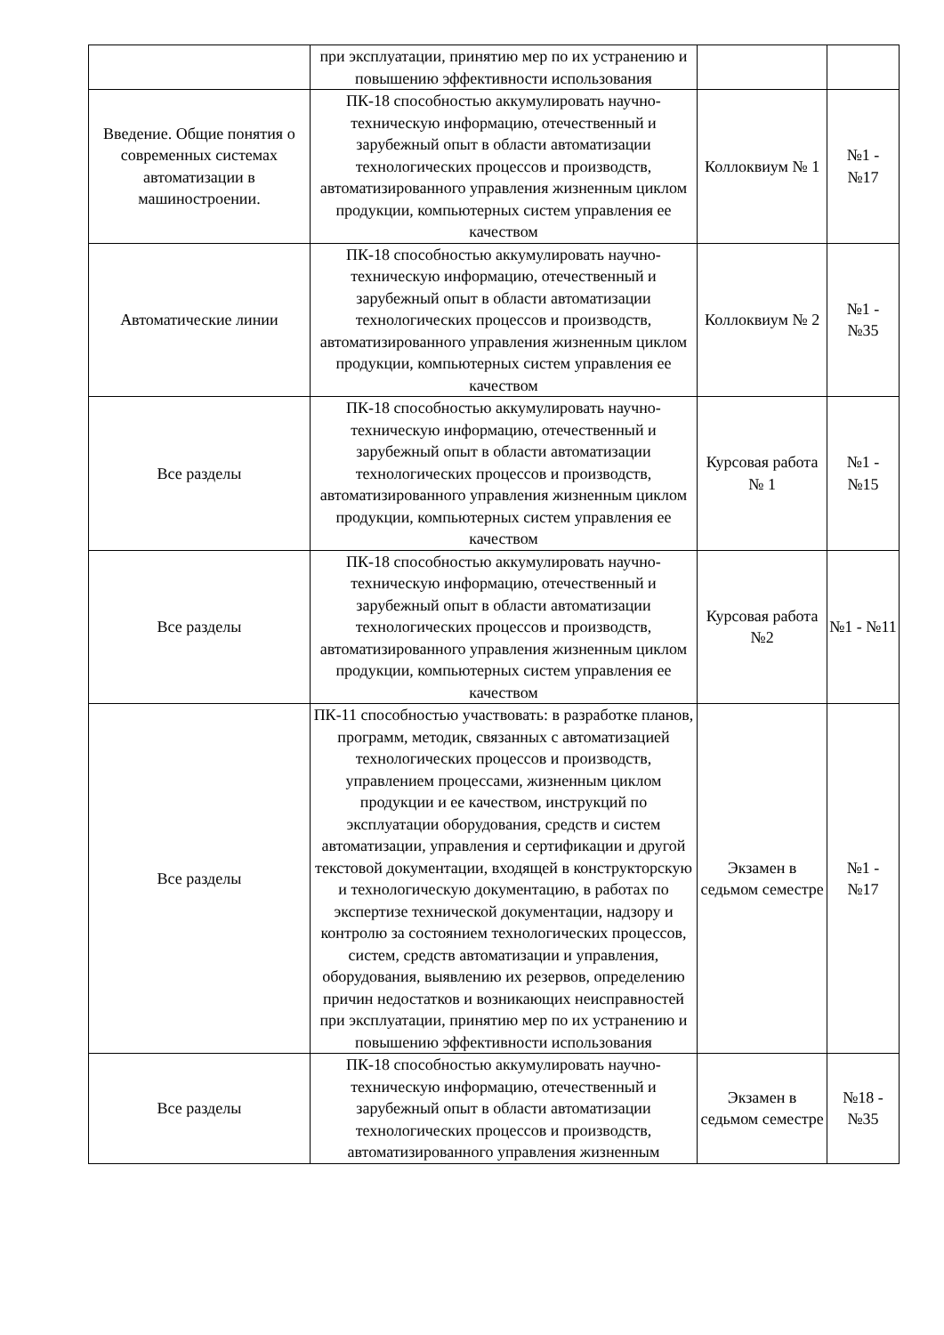| | при эксплуатации, принятию мер по их устранению и повышению эффективности использования | | |
| Введение. Общие понятия о современных системах автоматизации в машиностроении. | ПК-18 способностью аккумулировать научно-техническую информацию, отечественный и зарубежный опыт в области автоматизации технологических процессов и производств, автоматизированного управления жизненным циклом продукции, компьютерных систем управления ее качеством | Коллоквиум № 1 | №1 - №17 |
| Автоматические линии | ПК-18 способностью аккумулировать научно-техническую информацию, отечественный и зарубежный опыт в области автоматизации технологических процессов и производств, автоматизированного управления жизненным циклом продукции, компьютерных систем управления ее качеством | Коллоквиум № 2 | №1 - №35 |
| Все разделы | ПК-18 способностью аккумулировать научно-техническую информацию, отечественный и зарубежный опыт в области автоматизации технологических процессов и производств, автоматизированного управления жизненным циклом продукции, компьютерных систем управления ее качеством | Курсовая работа № 1 | №1 - №15 |
| Все разделы | ПК-18 способностью аккумулировать научно-техническую информацию, отечественный и зарубежный опыт в области автоматизации технологических процессов и производств, автоматизированного управления жизненным циклом продукции, компьютерных систем управления ее качеством | Курсовая работа №2 | №1 - №11 |
| Все разделы | ПК-11 способностью участвовать: в разработке планов, программ, методик, связанных с автоматизацией технологических процессов и производств, управлением процессами, жизненным циклом продукции и ее качеством, инструкций по эксплуатации оборудования, средств и систем автоматизации, управления и сертификации и другой текстовой документации, входящей в конструкторскую и технологическую документацию, в работах по экспертизе технической документации, надзору и контролю за состоянием технологических процессов, систем, средств автоматизации и управления, оборудования, выявлению их резервов, определению причин недостатков и возникающих неисправностей при эксплуатации, принятию мер по их устранению и повышению эффективности использования | Экзамен в седьмом семестре | №1 - №17 |
| Все разделы | ПК-18 способностью аккумулировать научно-техническую информацию, отечественный и зарубежный опыт в области автоматизации технологических процессов и производств, автоматизированного управления жизненным | Экзамен в седьмом семестре | №18 - №35 |